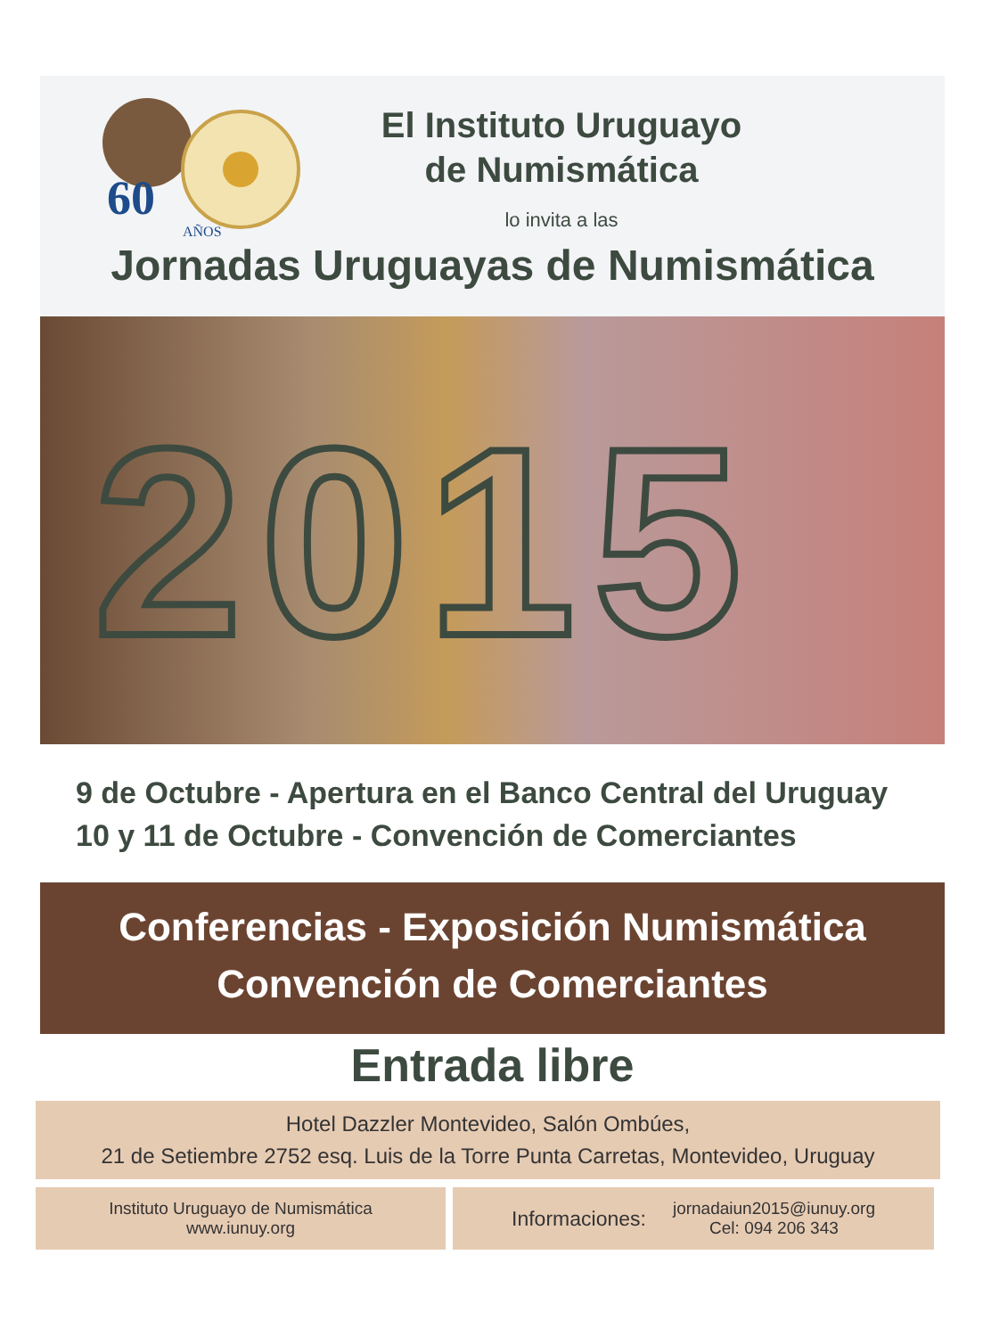60
AÑOS
El Instituto Uruguayo
de Numismática
lo invita a las
Jornadas Uruguayas de Numismática
2015
9 de Octubre - Apertura en el Banco Central del Uruguay
10 y 11 de Octubre - Convención de Comerciantes
Conferencias - Exposición Numismática
Convención de Comerciantes
Entrada libre
Hotel Dazzler Montevideo, Salón Ombúes,
21 de Setiembre 2752 esq. Luis de la Torre Punta Carretas, Montevideo, Uruguay
Instituto Uruguayo de Numismática
www.iunuy.org
Informaciones:
jornadaiun2015@iunuy.org
Cel: 094 206 343